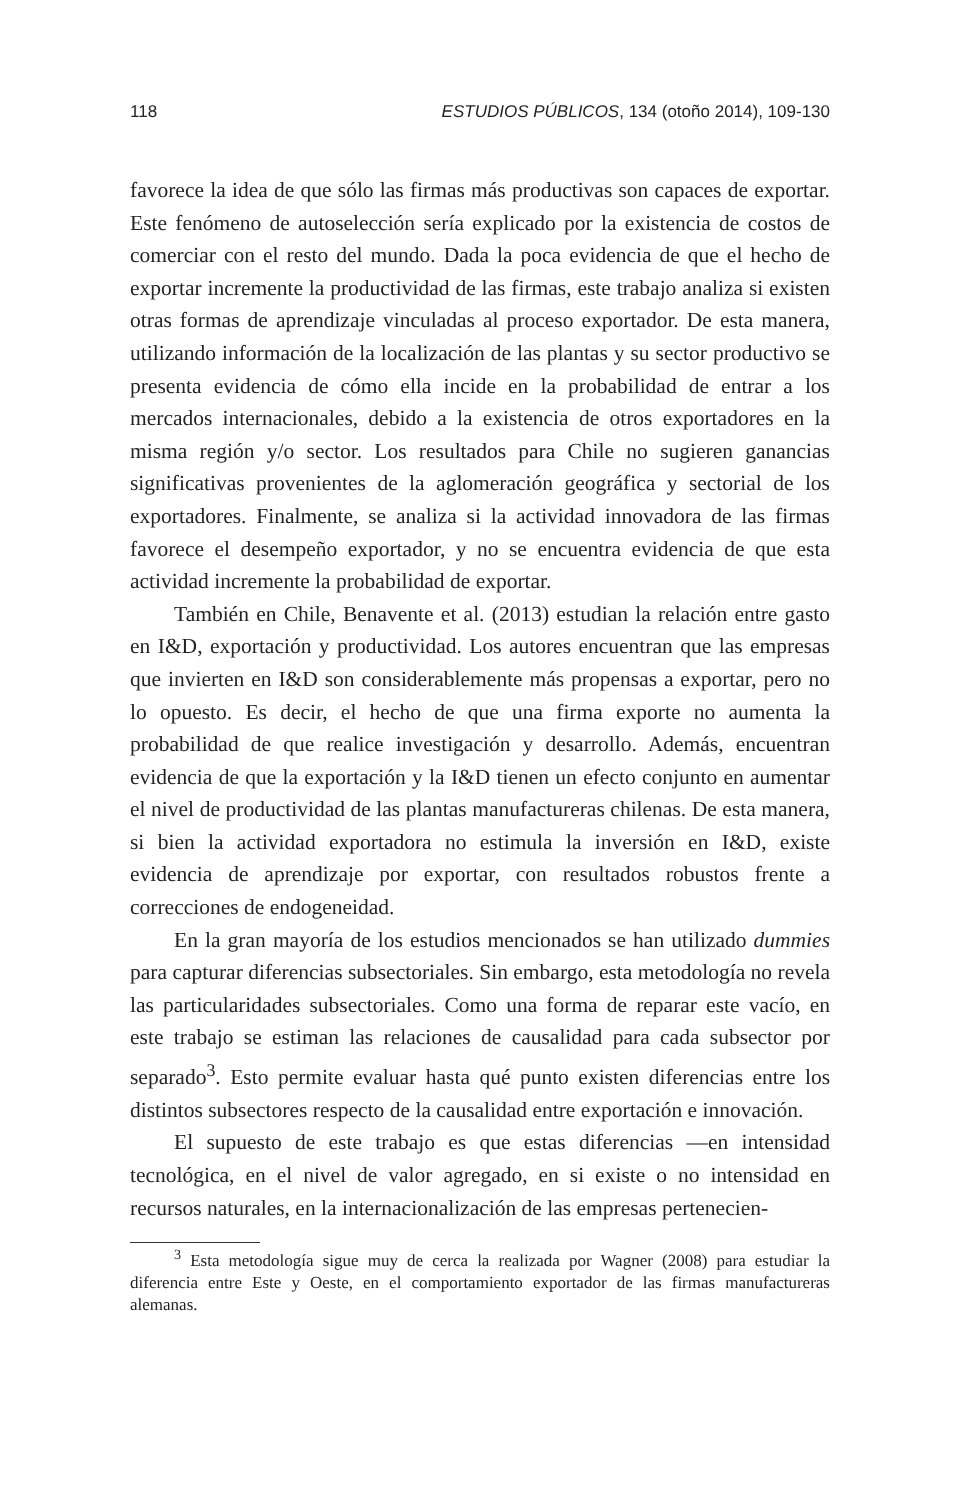118 ESTUDIOS PÚBLICOS, 134 (otoño 2014), 109-130
favorece la idea de que sólo las firmas más productivas son capaces de exportar. Este fenómeno de autoselección sería explicado por la existencia de costos de comerciar con el resto del mundo. Dada la poca evidencia de que el hecho de exportar incremente la productividad de las firmas, este trabajo analiza si existen otras formas de aprendizaje vinculadas al proce­so exportador. De esta manera, utilizando información de la localización de las plantas y su sector productivo se presenta evidencia de cómo ella incide en la probabilidad de entrar a los mercados internacionales, debido a la existencia de otros exportadores en la misma región y/o sector. Los resultados para Chile no sugieren ganancias significativas provenientes de la aglomeración geográfica y sectorial de los exportadores. Finalmente, se analiza si la actividad innovadora de las firmas favorece el desempeño exportador, y no se encuentra evidencia de que esta actividad incremente la probabilidad de exportar.
También en Chile, Benavente et al. (2013) estudian la relación entre gasto en I&D, exportación y productividad. Los autores encuentran que las empresas que invierten en I&D son considerablemente más propensas a exportar, pero no lo opuesto. Es decir, el hecho de que una firma exporte no aumenta la probabilidad de que realice investigación y desarrollo. Además, encuentran evidencia de que la exportación y la I&D tienen un efecto con­junto en aumentar el nivel de productividad de las plantas manufactureras chilenas. De esta manera, si bien la actividad exportadora no estimula la inversión en I&D, existe evidencia de aprendizaje por exportar, con resulta­dos robustos frente a correcciones de endogeneidad.
En la gran mayoría de los estudios mencionados se han utilizado dummies para capturar diferencias subsectoriales. Sin embargo, esta meto­dología no revela las particularidades subsectoriales. Como una forma de reparar este vacío, en este trabajo se estiman las relaciones de causalidad para cada subsector por separado<sup>3</sup>. Esto permite evaluar hasta qué punto existen diferencias entre los distintos subsectores respecto de la causalidad entre exportación e innovación.
El supuesto de este trabajo es que estas diferencias —en intensidad tecnológica, en el nivel de valor agregado, en si existe o no intensidad en recursos naturales, en la internacionalización de las empresas pertenecien-
<sup>3</sup> Esta metodología sigue muy de cerca la realizada por Wagner (2008) para estudiar la diferencia entre Este y Oeste, en el comportamiento exportador de las firmas manufactureras alemanas.